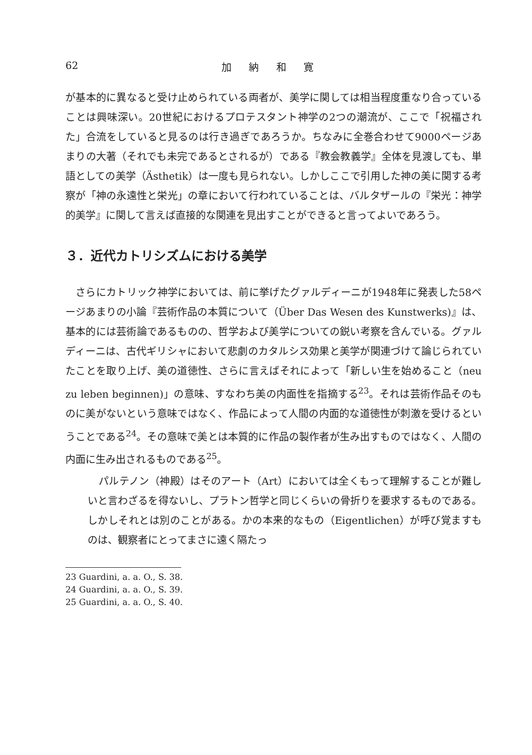62 加 納 和 寛
が基本的に異なると受け止められている両者が、美学に関しては相当程度重なり合っていることは興味深い。20世紀におけるプロテスタント神学の2つの潮流が、ここで「祝福された」合流をしていると見るのは行き過ぎであろうか。ちなみに全巻合わせて9000ページあまりの大著（それでも未完であるとされるが）である『教会教義学』全体を見渡しても、単語としての美学（Ästhetik）は一度も見られない。しかしここで引用した神の美に関する考察が「神の永遠性と栄光」の章において行われていることは、バルタザールの『栄光：神学的美学』に関して言えば直接的な関連を見出すことができると言ってよいであろう。
３．近代カトリシズムにおける美学
さらにカトリック神学においては、前に挙げたグァルディーニが1948年に発表した58ページあまりの小論『芸術作品の本質について（Über Das Wesen des Kunstwerks)』は、基本的には芸術論であるものの、哲学および美学についての鋭い考察を含んでいる。グァルディーニは、古代ギリシャにおいて悲劇のカタルシス効果と美学が関連づけて論じられていたことを取り上げ、美の道徳性、さらに言えばそれによって「新しい生を始めること（neu zu leben beginnen)」の意味、すなわち美の内面性を指摘する<sup>23</sup>。それは芸術作品そのものに美がないという意味ではなく、作品によって人間の内面的な道徳性が刺激を受けるということである<sup>24</sup>。その意味で美とは本質的に作品の製作者が生み出すものではなく、人間の内面に生み出されるものである<sup>25</sup>。
パルテノン（神殿）はそのアート（Art）においては全くもって理解することが難しいと言わざるを得ないし、プラトン哲学と同じくらいの骨折りを要求するものである。しかしそれとは別のことがある。かの本来的なもの（Eigentlichen）が呼び覚ますものは、観察者にとってまさに遠く隔たっ
23 Guardini, a. a. O., S. 38.
24 Guardini, a. a. O., S. 39.
25 Guardini, a. a. O., S. 40.